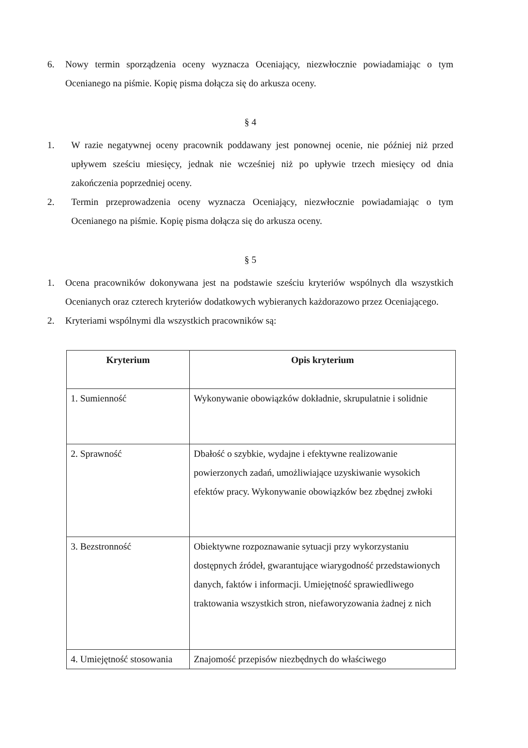6. Nowy termin sporządzenia oceny wyznacza Oceniający, niezwłocznie powiadamiając o tym Ocenianego na piśmie. Kopię pisma dołącza się do arkusza oceny.
§ 4
1. W razie negatywnej oceny pracownik poddawany jest ponownej ocenie, nie później niż przed upływem sześciu miesięcy, jednak nie wcześniej niż po upływie trzech miesięcy od dnia zakończenia poprzedniej oceny.
2. Termin przeprowadzenia oceny wyznacza Oceniający, niezwłocznie powiadamiając o tym Ocenianego na piśmie. Kopię pisma dołącza się do arkusza oceny.
§ 5
1. Ocena pracowników dokonywana jest na podstawie sześciu kryteriów wspólnych dla wszystkich Ocenianych oraz czterech kryteriów dodatkowych wybieranych każdorazowo przez Oceniającego.
2. Kryteriami wspólnymi dla wszystkich pracowników są:
| Kryterium | Opis kryterium |
| --- | --- |
| 1. Sumienność | Wykonywanie obowiązków dokładnie, skrupulatnie i solidnie |
| 2. Sprawność | Dbałość o szybkie, wydajne i efektywne realizowanie powierzonych zadań, umożliwiające uzyskiwanie wysokich efektów pracy. Wykonywanie obowiązków bez zbędnej zwłoki |
| 3. Bezstronność | Obiektywne rozpoznawanie sytuacji przy wykorzystaniu dostępnych źródeł, gwarantujące wiarygodność przedstawionych danych, faktów i informacji. Umiejętność sprawiedliwego traktowania wszystkich stron, niefaworyzowania żadnej z nich |
| 4. Umiejętność stosowania | Znajomość przepisów niezbędnych do właściwego |